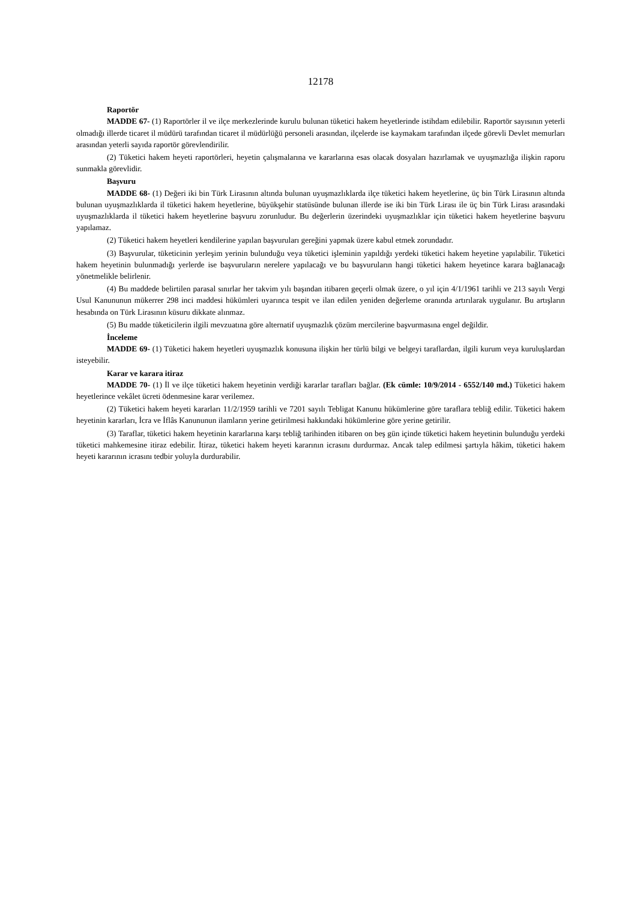12178
Raportör
MADDE 67- (1) Raportörler il ve ilçe merkezlerinde kurulu bulunan tüketici hakem heyetlerinde istihdam edilebilir. Raportör sayısının yeterli olmadığı illerde ticaret il müdürü tarafından ticaret il müdürlüğü personeli arasından, ilçelerde ise kaymakam tarafından ilçede görevli Devlet memurları arasından yeterli sayıda raportör görevlendirilir.
(2) Tüketici hakem heyeti raportörleri, heyetin çalışmalarına ve kararlarına esas olacak dosyaları hazırlamak ve uyuşmazlığa ilişkin raporu sunmakla görevlidir.
Başvuru
MADDE 68- (1) Değeri iki bin Türk Lirasının altında bulunan uyuşmazlıklarda ilçe tüketici hakem heyetlerine, üç bin Türk Lirasının altında bulunan uyuşmazlıklarda il tüketici hakem heyetlerine, büyükşehir statüsünde bulunan illerde ise iki bin Türk Lirası ile üç bin Türk Lirası arasındaki uyuşmazlıklarda il tüketici hakem heyetlerine başvuru zorunludur. Bu değerlerin üzerindeki uyuşmazlıklar için tüketici hakem heyetlerine başvuru yapılamaz.
(2) Tüketici hakem heyetleri kendilerine yapılan başvuruları gereğini yapmak üzere kabul etmek zorundadır.
(3) Başvurular, tüketicinin yerleşim yerinin bulunduğu veya tüketici işleminin yapıldığı yerdeki tüketici hakem heyetine yapılabilir. Tüketici hakem heyetinin bulunmadığı yerlerde ise başvuruların nerelere yapılacağı ve bu başvuruların hangi tüketici hakem heyetince karara bağlanacağı yönetmelikle belirlenir.
(4) Bu maddede belirtilen parasal sınırlar her takvim yılı başından itibaren geçerli olmak üzere, o yıl için 4/1/1961 tarihli ve 213 sayılı Vergi Usul Kanununun mükerrer 298 inci maddesi hükümleri uyarınca tespit ve ilan edilen yeniden değerleme oranında artırılarak uygulanır. Bu artışların hesabında on Türk Lirasının küsuru dikkate alınmaz.
(5) Bu madde tüketicilerin ilgili mevzuatına göre alternatif uyuşmazlık çözüm mercilerine başvurmasına engel değildir.
İnceleme
MADDE 69- (1) Tüketici hakem heyetleri uyuşmazlık konusuna ilişkin her türlü bilgi ve belgeyi taraflardan, ilgili kurum veya kuruluşlardan isteyebilir.
Karar ve karara itiraz
MADDE 70- (1) İl ve ilçe tüketici hakem heyetinin verdiği kararlar tarafları bağlar. (Ek cümle: 10/9/2014 - 6552/140 md.) Tüketici hakem heyetlerince vekâlet ücreti ödenmesine karar verilemez.
(2) Tüketici hakem heyeti kararları 11/2/1959 tarihli ve 7201 sayılı Tebligat Kanunu hükümlerine göre taraflara tebliğ edilir. Tüketici hakem heyetinin kararları, İcra ve İflâs Kanununun ilamların yerine getirilmesi hakkındaki hükümlerine göre yerine getirilir.
(3) Taraflar, tüketici hakem heyetinin kararlarına karşı tebliğ tarihinden itibaren on beş gün içinde tüketici hakem heyetinin bulunduğu yerdeki tüketici mahkemesine itiraz edebilir. İtiraz, tüketici hakem heyeti kararının icrasını durdurmaz. Ancak talep edilmesi şartıyla hâkim, tüketici hakem heyeti kararının icrasını tedbir yoluyla durdurabilir.